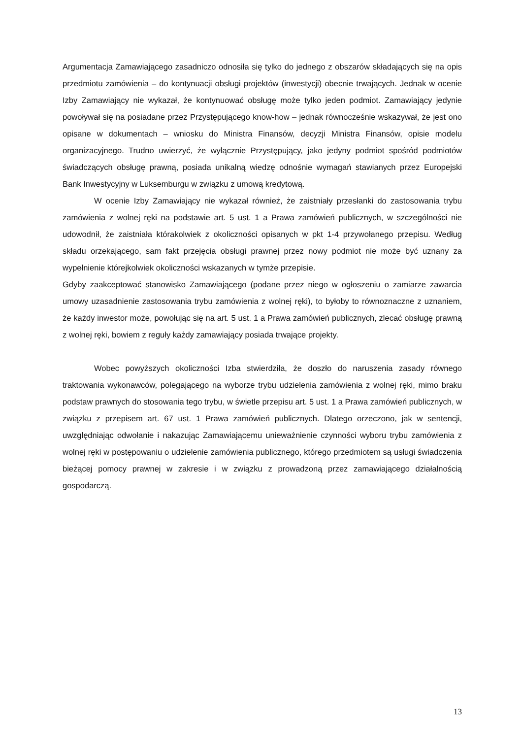Argumentacja Zamawiającego zasadniczo odnosiła się tylko do jednego z obszarów składających się na opis przedmiotu zamówienia – do kontynuacji obsługi projektów (inwestycji) obecnie trwających. Jednak w ocenie Izby Zamawiający nie wykazał, że kontynuować obsługę może tylko jeden podmiot. Zamawiający jedynie powoływał się na posiadane przez Przystępującego know-how – jednak równocześnie wskazywał, że jest ono opisane w dokumentach – wniosku do Ministra Finansów, decyzji Ministra Finansów, opisie modelu organizacyjnego. Trudno uwierzyć, że wyłącznie Przystępujący, jako jedyny podmiot spośród podmiotów świadczących obsługę prawną, posiada unikalną wiedzę odnośnie wymagań stawianych przez Europejski Bank Inwestycyjny w Luksemburgu w związku z umową kredytową.
W ocenie Izby Zamawiający nie wykazał również, że zaistniały przesłanki do zastosowania trybu zamówienia z wolnej ręki na podstawie art. 5 ust. 1 a Prawa zamówień publicznych, w szczególności nie udowodnił, że zaistniała którakolwiek z okoliczności opisanych w pkt 1-4 przywołanego przepisu. Według składu orzekającego, sam fakt przejęcia obsługi prawnej przez nowy podmiot nie może być uznany za wypełnienie którejkolwiek okoliczności wskazanych w tymże przepisie.
Gdyby zaakceptować stanowisko Zamawiającego (podane przez niego w ogłoszeniu o zamiarze zawarcia umowy uzasadnienie zastosowania trybu zamówienia z wolnej ręki), to byłoby to równoznaczne z uznaniem, że każdy inwestor może, powołując się na art. 5 ust. 1 a Prawa zamówień publicznych, zlecać obsługę prawną z wolnej ręki, bowiem z reguły każdy zamawiający posiada trwające projekty.
Wobec powyższych okoliczności Izba stwierdziła, że doszło do naruszenia zasady równego traktowania wykonawców, polegającego na wyborze trybu udzielenia zamówienia z wolnej ręki, mimo braku podstaw prawnych do stosowania tego trybu, w świetle przepisu art. 5 ust. 1 a Prawa zamówień publicznych, w związku z przepisem art. 67 ust. 1 Prawa zamówień publicznych. Dlatego orzeczono, jak w sentencji, uwzględniając odwołanie i nakazując Zamawiającemu unieważnienie czynności wyboru trybu zamówienia z wolnej ręki w postępowaniu o udzielenie zamówienia publicznego, którego przedmiotem są usługi świadczenia bieżącej pomocy prawnej w zakresie i w związku z prowadzoną przez zamawiającego działalnością gospodarczą.
13